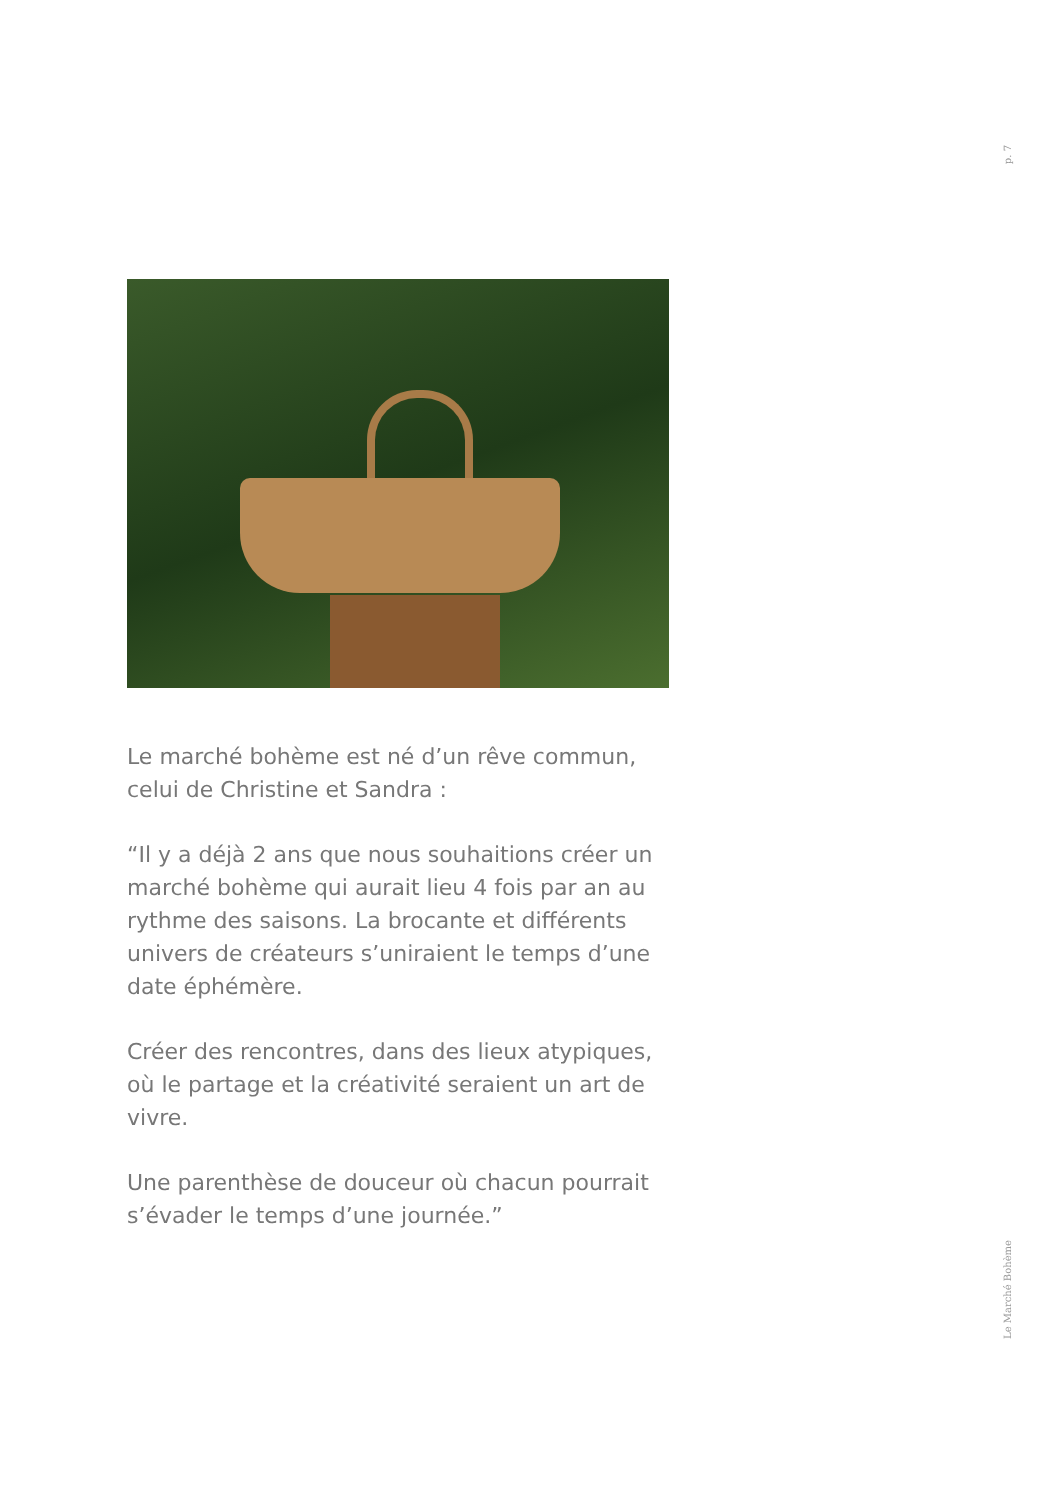p. 7
Le marché bohème est né d’un rêve commun, celui de Christine et Sandra :
“Il y a déjà 2 ans que nous souhaitions créer un marché bohème qui aurait lieu 4 fois par an au rythme des saisons. La brocante et différents univers de créateurs s’uniraient le temps d’une date éphémère.
Créer des rencontres, dans des lieux atypiques, où le partage et la créativité seraient un art de vivre.
Une parenthèse de douceur où chacun pourrait s’évader le temps d’une journée.”
Le Marché Bohème